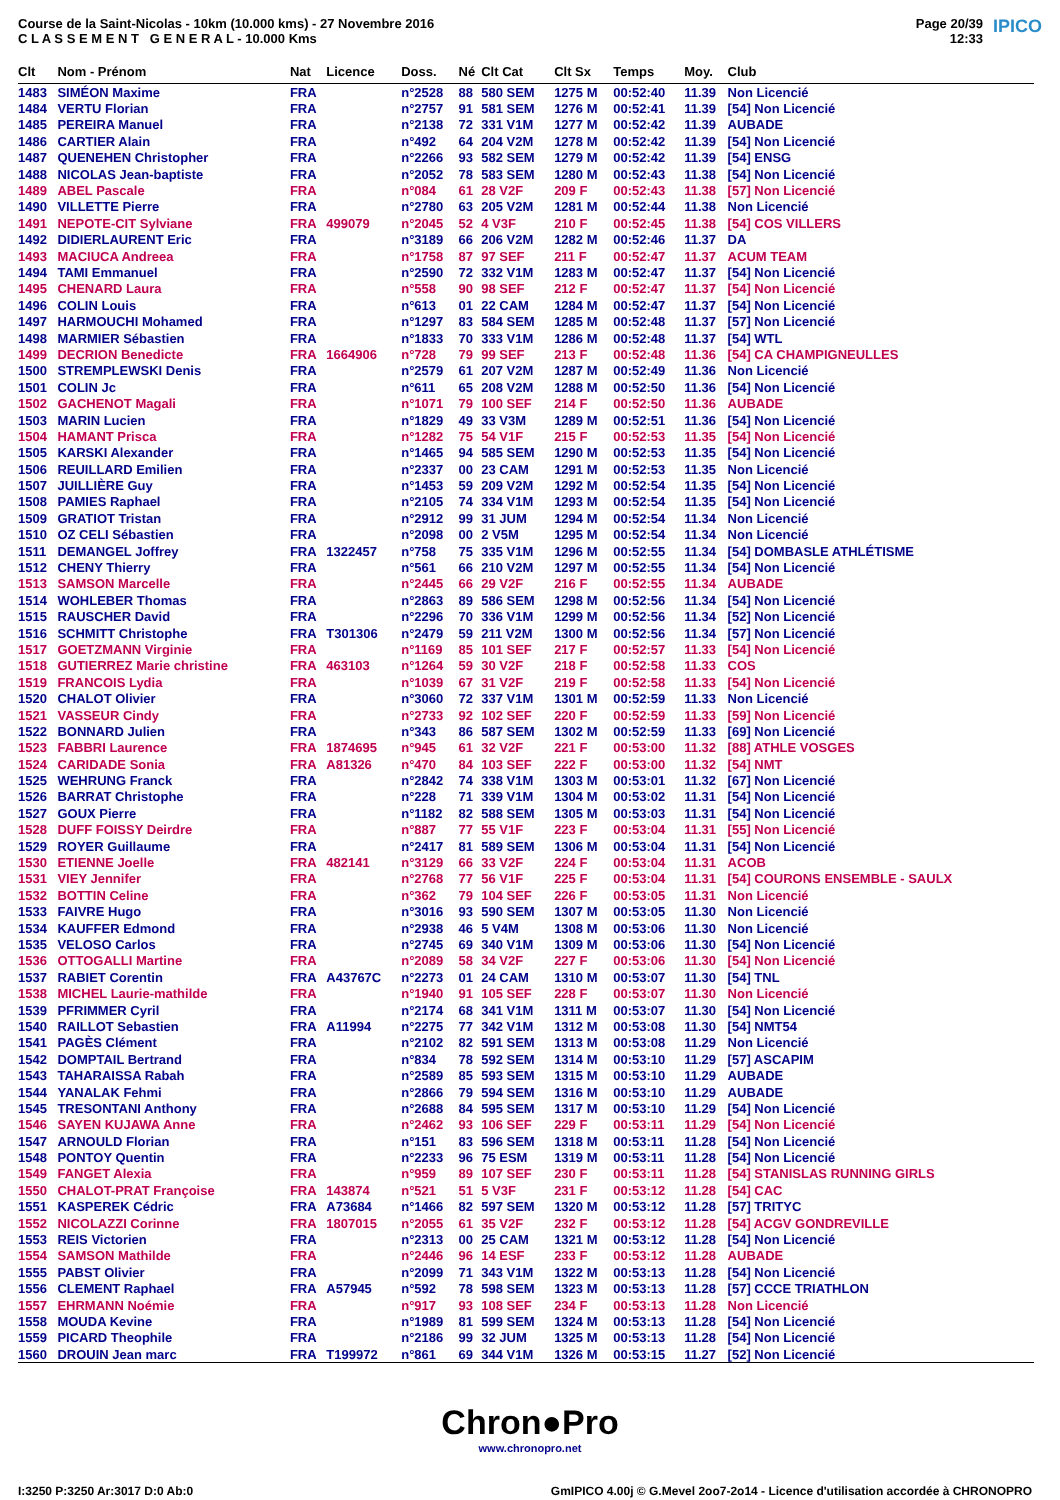Course de la Saint-Nicolas - 10km (10.000 kms) - 27 Novembre 2016
C L A S S E M E N T G E N E R A L - 10.000 Kms
Page 20/39
12:33
IPICO
| Clt | Nom - Prénom | Nat | Licence | Doss. | Né | Clt Cat | Clt Sx | Temps | Moy. | Club |
| --- | --- | --- | --- | --- | --- | --- | --- | --- | --- | --- |
| 1483 | SIMÉON Maxime | FRA | | n°2528 | 88 | 580 SEM | 1275 M | 00:52:40 | 11.39 | Non Licencié |
| 1484 | VERTU Florian | FRA | | n°2757 | 91 | 581 SEM | 1276 M | 00:52:41 | 11.39 | [54] Non Licencié |
| 1485 | PEREIRA Manuel | FRA | | n°2138 | 72 | 331 V1M | 1277 M | 00:52:42 | 11.39 | AUBADE |
| 1486 | CARTIER Alain | FRA | | n°492 | 64 | 204 V2M | 1278 M | 00:52:42 | 11.39 | [54] Non Licencié |
| 1487 | QUENEHEN Christopher | FRA | | n°2266 | 93 | 582 SEM | 1279 M | 00:52:42 | 11.39 | [54] ENSG |
| 1488 | NICOLAS Jean-baptiste | FRA | | n°2052 | 78 | 583 SEM | 1280 M | 00:52:43 | 11.38 | [54] Non Licencié |
| 1489 | ABEL Pascale | FRA | | n°084 | 61 | 28 V2F | 209 F | 00:52:43 | 11.38 | [57] Non Licencié |
| 1490 | VILLETTE Pierre | FRA | | n°2780 | 63 | 205 V2M | 1281 M | 00:52:44 | 11.38 | Non Licencié |
| 1491 | NEPOTE-CIT Sylviane | FRA | 499079 | n°2045 | 52 | 4 V3F | 210 F | 00:52:45 | 11.38 | [54] COS VILLERS |
| 1492 | DIDIERLAURENT Eric | FRA | | n°3189 | 66 | 206 V2M | 1282 M | 00:52:46 | 11.37 | DA |
| 1493 | MACIUCA Andreea | FRA | | n°1758 | 87 | 97 SEF | 211 F | 00:52:47 | 11.37 | ACUM TEAM |
| 1494 | TAMI Emmanuel | FRA | | n°2590 | 72 | 332 V1M | 1283 M | 00:52:47 | 11.37 | [54] Non Licencié |
| 1495 | CHENARD Laura | FRA | | n°558 | 90 | 98 SEF | 212 F | 00:52:47 | 11.37 | [54] Non Licencié |
| 1496 | COLIN Louis | FRA | | n°613 | 01 | 22 CAM | 1284 M | 00:52:47 | 11.37 | [54] Non Licencié |
| 1497 | HARMOUCHI Mohamed | FRA | | n°1297 | 83 | 584 SEM | 1285 M | 00:52:48 | 11.37 | [57] Non Licencié |
| 1498 | MARMIER Sébastien | FRA | | n°1833 | 70 | 333 V1M | 1286 M | 00:52:48 | 11.37 | [54] WTL |
| 1499 | DECRION Benedicte | FRA | 1664906 | n°728 | 79 | 99 SEF | 213 F | 00:52:48 | 11.36 | [54] CA CHAMPIGNEULLES |
| 1500 | STREMPLEWSKI Denis | FRA | | n°2579 | 61 | 207 V2M | 1287 M | 00:52:49 | 11.36 | Non Licencié |
| 1501 | COLIN Jc | FRA | | n°611 | 65 | 208 V2M | 1288 M | 00:52:50 | 11.36 | [54] Non Licencié |
| 1502 | GACHENOT Magali | FRA | | n°1071 | 79 | 100 SEF | 214 F | 00:52:50 | 11.36 | AUBADE |
| 1503 | MARIN Lucien | FRA | | n°1829 | 49 | 33 V3M | 1289 M | 00:52:51 | 11.36 | [54] Non Licencié |
| 1504 | HAMANT Prisca | FRA | | n°1282 | 75 | 54 V1F | 215 F | 00:52:53 | 11.35 | [54] Non Licencié |
| 1505 | KARSKI Alexander | FRA | | n°1465 | 94 | 585 SEM | 1290 M | 00:52:53 | 11.35 | [54] Non Licencié |
| 1506 | REUILLARD Emilien | FRA | | n°2337 | 00 | 23 CAM | 1291 M | 00:52:53 | 11.35 | Non Licencié |
| 1507 | JUILLIÈRE Guy | FRA | | n°1453 | 59 | 209 V2M | 1292 M | 00:52:54 | 11.35 | [54] Non Licencié |
| 1508 | PAMIES Raphael | FRA | | n°2105 | 74 | 334 V1M | 1293 M | 00:52:54 | 11.35 | [54] Non Licencié |
| 1509 | GRATIOT Tristan | FRA | | n°2912 | 99 | 31 JUM | 1294 M | 00:52:54 | 11.34 | Non Licencié |
| 1510 | OZ CELI Sébastien | FRA | | n°2098 | 00 | 2 V5M | 1295 M | 00:52:54 | 11.34 | Non Licencié |
| 1511 | DEMANGEL Joffrey | FRA | 1322457 | n°758 | 75 | 335 V1M | 1296 M | 00:52:55 | 11.34 | [54] DOMBASLE ATHLÉTISME |
| 1512 | CHENY Thierry | FRA | | n°561 | 66 | 210 V2M | 1297 M | 00:52:55 | 11.34 | [54] Non Licencié |
| 1513 | SAMSON Marcelle | FRA | | n°2445 | 66 | 29 V2F | 216 F | 00:52:55 | 11.34 | AUBADE |
| 1514 | WOHLEBER Thomas | FRA | | n°2863 | 89 | 586 SEM | 1298 M | 00:52:56 | 11.34 | [54] Non Licencié |
| 1515 | RAUSCHER David | FRA | | n°2296 | 70 | 336 V1M | 1299 M | 00:52:56 | 11.34 | [52] Non Licencié |
| 1516 | SCHMITT Christophe | FRA | T301306 | n°2479 | 59 | 211 V2M | 1300 M | 00:52:56 | 11.34 | [57] Non Licencié |
| 1517 | GOETZMANN Virginie | FRA | | n°1169 | 85 | 101 SEF | 217 F | 00:52:57 | 11.33 | [54] Non Licencié |
| 1518 | GUTIERREZ Marie christine | FRA | 463103 | n°1264 | 59 | 30 V2F | 218 F | 00:52:58 | 11.33 | COS |
| 1519 | FRANCOIS Lydia | FRA | | n°1039 | 67 | 31 V2F | 219 F | 00:52:58 | 11.33 | [54] Non Licencié |
| 1520 | CHALOT Olivier | FRA | | n°3060 | 72 | 337 V1M | 1301 M | 00:52:59 | 11.33 | Non Licencié |
| 1521 | VASSEUR Cindy | FRA | | n°2733 | 92 | 102 SEF | 220 F | 00:52:59 | 11.33 | [59] Non Licencié |
| 1522 | BONNARD Julien | FRA | | n°343 | 86 | 587 SEM | 1302 M | 00:52:59 | 11.33 | [69] Non Licencié |
| 1523 | FABBRI Laurence | FRA | 1874695 | n°945 | 61 | 32 V2F | 221 F | 00:53:00 | 11.32 | [88] ATHLE VOSGES |
| 1524 | CARIDADE Sonia | FRA | A81326 | n°470 | 84 | 103 SEF | 222 F | 00:53:00 | 11.32 | [54] NMT |
| 1525 | WEHRUNG Franck | FRA | | n°2842 | 74 | 338 V1M | 1303 M | 00:53:01 | 11.32 | [67] Non Licencié |
| 1526 | BARRAT Christophe | FRA | | n°228 | 71 | 339 V1M | 1304 M | 00:53:02 | 11.31 | [54] Non Licencié |
| 1527 | GOUX Pierre | FRA | | n°1182 | 82 | 588 SEM | 1305 M | 00:53:03 | 11.31 | [54] Non Licencié |
| 1528 | DUFF FOISSY Deirdre | FRA | | n°887 | 77 | 55 V1F | 223 F | 00:53:04 | 11.31 | [55] Non Licencié |
| 1529 | ROYER Guillaume | FRA | | n°2417 | 81 | 589 SEM | 1306 M | 00:53:04 | 11.31 | [54] Non Licencié |
| 1530 | ETIENNE Joelle | FRA | 482141 | n°3129 | 66 | 33 V2F | 224 F | 00:53:04 | 11.31 | ACOB |
| 1531 | VIEY Jennifer | FRA | | n°2768 | 77 | 56 V1F | 225 F | 00:53:04 | 11.31 | [54] COURONS ENSEMBLE - SAULX |
| 1532 | BOTTIN Celine | FRA | | n°362 | 79 | 104 SEF | 226 F | 00:53:05 | 11.31 | Non Licencié |
| 1533 | FAIVRE Hugo | FRA | | n°3016 | 93 | 590 SEM | 1307 M | 00:53:05 | 11.30 | Non Licencié |
| 1534 | KAUFFER Edmond | FRA | | n°2938 | 46 | 5 V4M | 1308 M | 00:53:06 | 11.30 | Non Licencié |
| 1535 | VELOSO Carlos | FRA | | n°2745 | 69 | 340 V1M | 1309 M | 00:53:06 | 11.30 | [54] Non Licencié |
| 1536 | OTTOGALLI Martine | FRA | | n°2089 | 58 | 34 V2F | 227 F | 00:53:06 | 11.30 | [54] Non Licencié |
| 1537 | RABIET Corentin | FRA | A43767C | n°2273 | 01 | 24 CAM | 1310 M | 00:53:07 | 11.30 | [54] TNL |
| 1538 | MICHEL Laurie-mathilde | FRA | | n°1940 | 91 | 105 SEF | 228 F | 00:53:07 | 11.30 | Non Licencié |
| 1539 | PFRIMMER Cyril | FRA | | n°2174 | 68 | 341 V1M | 1311 M | 00:53:07 | 11.30 | [54] Non Licencié |
| 1540 | RAILLOT Sebastien | FRA | A11994 | n°2275 | 77 | 342 V1M | 1312 M | 00:53:08 | 11.30 | [54] NMT54 |
| 1541 | PAGÈS Clément | FRA | | n°2102 | 82 | 591 SEM | 1313 M | 00:53:08 | 11.29 | Non Licencié |
| 1542 | DOMPTAIL Bertrand | FRA | | n°834 | 78 | 592 SEM | 1314 M | 00:53:10 | 11.29 | [57] ASCAPIM |
| 1543 | TAHARAISSA Rabah | FRA | | n°2589 | 85 | 593 SEM | 1315 M | 00:53:10 | 11.29 | AUBADE |
| 1544 | YANALAK Fehmi | FRA | | n°2866 | 79 | 594 SEM | 1316 M | 00:53:10 | 11.29 | AUBADE |
| 1545 | TRESONTANI Anthony | FRA | | n°2688 | 84 | 595 SEM | 1317 M | 00:53:10 | 11.29 | [54] Non Licencié |
| 1546 | SAYEN KUJAWA Anne | FRA | | n°2462 | 93 | 106 SEF | 229 F | 00:53:11 | 11.29 | [54] Non Licencié |
| 1547 | ARNOULD Florian | FRA | | n°151 | 83 | 596 SEM | 1318 M | 00:53:11 | 11.28 | [54] Non Licencié |
| 1548 | PONTOY Quentin | FRA | | n°2233 | 96 | 75 ESM | 1319 M | 00:53:11 | 11.28 | [54] Non Licencié |
| 1549 | FANGET Alexia | FRA | | n°959 | 89 | 107 SEF | 230 F | 00:53:11 | 11.28 | [54] STANISLAS RUNNING GIRLS |
| 1550 | CHALOT-PRAT Françoise | FRA | 143874 | n°521 | 51 | 5 V3F | 231 F | 00:53:12 | 11.28 | [54] CAC |
| 1551 | KASPEREK Cédric | FRA | A73684 | n°1466 | 82 | 597 SEM | 1320 M | 00:53:12 | 11.28 | [57] TRITYC |
| 1552 | NICOLAZZI Corinne | FRA | 1807015 | n°2055 | 61 | 35 V2F | 232 F | 00:53:12 | 11.28 | [54] ACGV GONDREVILLE |
| 1553 | REIS Victorien | FRA | | n°2313 | 00 | 25 CAM | 1321 M | 00:53:12 | 11.28 | [54] Non Licencié |
| 1554 | SAMSON Mathilde | FRA | | n°2446 | 96 | 14 ESF | 233 F | 00:53:12 | 11.28 | AUBADE |
| 1555 | PABST Olivier | FRA | | n°2099 | 71 | 343 V1M | 1322 M | 00:53:13 | 11.28 | [54] Non Licencié |
| 1556 | CLEMENT Raphael | FRA | A57945 | n°592 | 78 | 598 SEM | 1323 M | 00:53:13 | 11.28 | [57] CCCE TRIATHLON |
| 1557 | EHRMANN Noémie | FRA | | n°917 | 93 | 108 SEF | 234 F | 00:53:13 | 11.28 | Non Licencié |
| 1558 | MOUDA Kevine | FRA | | n°1989 | 81 | 599 SEM | 1324 M | 00:53:13 | 11.28 | [54] Non Licencié |
| 1559 | PICARD Theophile | FRA | | n°2186 | 99 | 32 JUM | 1325 M | 00:53:13 | 11.28 | [54] Non Licencié |
| 1560 | DROUIN Jean marc | FRA | T199972 | n°861 | 69 | 344 V1M | 1326 M | 00:53:15 | 11.27 | [52] Non Licencié |
Chron●Pro
www.chronopro.net
I:3250 P:3250 Ar:3017 D:0 Ab:0 GmIPICO 4.00j © G.Mevel 2oo7-2o14 - Licence d'utilisation accordée à CHRONOPRO